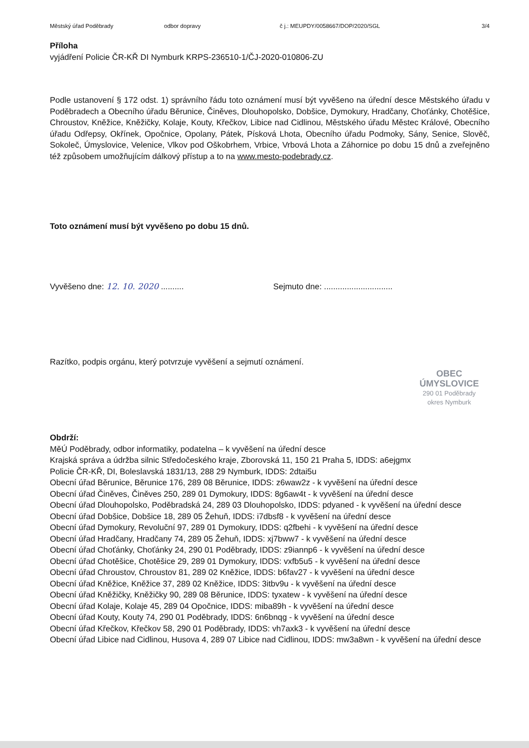Městský úřad Poděbrady odbor dopravy č j.: MEUPDY/0058667/DOP/2020/SGL 3/4
Příloha
vyjádření Policie ČR-KŘ DI Nymburk KRPS-236510-1/ČJ-2020-010806-ZU
Podle ustanovení § 172 odst. 1) správního řádu toto oznámení musí být vyvěšeno na úřední desce Městského úřadu v Poděbradech a Obecního úřadu Běrunice, Činěves, Dlouhopolsko, Dobšice, Dymokury, Hradčany, Choťánky, Chotěšice, Chroustov, Kněžice, Kněžičky, Kolaje, Kouty, Křečkov, Libice nad Cidlinou, Městského úřadu Městec Králové, Obecního úřadu Odřepsy, Okřínek, Opočnice, Opolany, Pátek, Písková Lhota, Obecního úřadu Podmoky, Sány, Senice, Slověč, Sokoleč, Úmyslovice, Velenice, Vlkov pod Oškobrhem, Vrbice, Vrbová Lhota a Záhornice po dobu 15 dnů a zveřejněno též způsobem umožňujícím dálkový přístup a to na www.mesto-podebrady.cz.
Toto oznámení musí být vyvěšeno po dobu 15 dnů.
Vyvěšeno dne: 12. 10. 2020 .......... Sejmuto dne: ..............................
Razítko, podpis orgánu, který potvrzuje vyvěšení a sejmutí oznámení.
OBEC ÚMYSLOVICE
290 01 Poděbrady
okres Nymburk
Obdrží:
MěÚ Poděbrady, odbor informatiky, podatelna – k vyvěšení na úřední desce
Krajská správa a údržba silnic Středočeského kraje, Zborovská 11, 150 21 Praha 5, IDDS: a6ejgmx
Policie ČR-KŘ, DI, Boleslavská 1831/13, 288 29 Nymburk, IDDS: 2dtai5u
Obecní úřad Běrunice, Běrunice 176, 289 08 Běrunice, IDDS: z6waw2z - k vyvěšení na úřední desce
Obecní úřad Činěves, Činěves 250, 289 01 Dymokury, IDDS: 8g6aw4t - k vyvěšení na úřední desce
Obecní úřad Dlouhopolsko, Poděbradská 24, 289 03 Dlouhopolsko, IDDS: pdyaned - k vyvěšení na úřední desce
Obecní úřad Dobšice, Dobšice 18, 289 05 Žehuň, IDDS: i7dbsf8 - k vyvěšení na úřední desce
Obecní úřad Dymokury, Revoluční 97, 289 01 Dymokury, IDDS: q2fbehi - k vyvěšení na úřední desce
Obecní úřad Hradčany, Hradčany 74, 289 05 Žehuň, IDDS: xj7bww7 - k vyvěšení na úřední desce
Obecní úřad Choťánky, Choťánky 24, 290 01 Poděbrady, IDDS: z9iannp6 - k vyvěšení na úřední desce
Obecní úřad Chotěšice, Chotěšice 29, 289 01 Dymokury, IDDS: vxfb5u5 - k vyvěšení na úřední desce
Obecní úřad Chroustov, Chroustov 81, 289 02 Kněžice, IDDS: b6fav27 - k vyvěšení na úřední desce
Obecní úřad Kněžice, Kněžice 37, 289 02 Kněžice, IDDS: 3itbv9u - k vyvěšení na úřední desce
Obecní úřad Kněžičky, Kněžičky 90, 289 08 Běrunice, IDDS: tyxatew - k vyvěšení na úřední desce
Obecní úřad Kolaje, Kolaje 45, 289 04 Opočnice, IDDS: miba89h - k vyvěšení na úřední desce
Obecní úřad Kouty, Kouty 74, 290 01 Poděbrady, IDDS: 6n6bnqg - k vyvěšení na úřední desce
Obecní úřad Křečkov, Křečkov 58, 290 01 Poděbrady, IDDS: vh7axk3 - k vyvěšení na úřední desce
Obecní úřad Libice nad Cidlinou, Husova 4, 289 07 Libice nad Cidlinou, IDDS: mw3a8wn - k vyvěšení na úřední desce